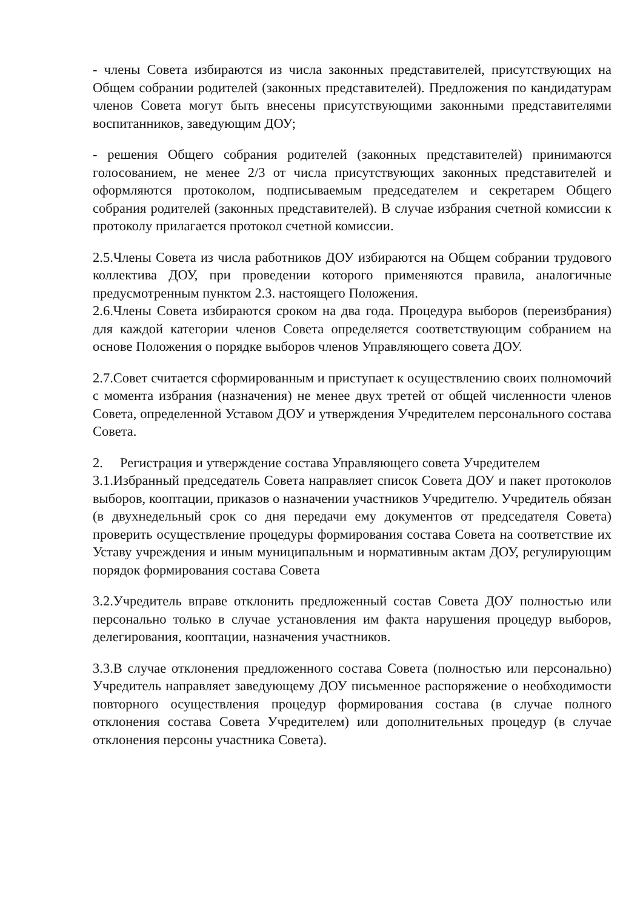- члены Совета избираются из числа законных представителей, присутствующих на Общем собрании родителей (законных представителей). Предложения по кандидатурам членов Совета могут быть внесены присутствующими законными представителями воспитанников, заведующим ДОУ;
- решения Общего собрания родителей (законных представителей) принимаются голосованием, не менее 2/3 от числа присутствующих законных представителей и оформляются протоколом, подписываемым председателем и секретарем Общего собрания родителей (законных представителей). В случае избрания счетной комиссии к протоколу прилагается протокол счетной комиссии.
2.5.Члены Совета из числа работников ДОУ избираются на Общем собрании трудового коллектива ДОУ, при проведении которого применяются правила, аналогичные предусмотренным пунктом 2.3. настоящего Положения.
2.6.Члены Совета избираются сроком на два года. Процедура выборов (переизбрания) для каждой категории членов Совета определяется соответствующим собранием на основе Положения о порядке выборов членов Управляющего совета ДОУ.
2.7.Совет считается сформированным и приступает к осуществлению своих полномочий с момента избрания (назначения) не менее двух третей от общей численности членов Совета, определенной Уставом ДОУ и утверждения Учредителем персонального состава Совета.
2. Регистрация и утверждение состава Управляющего совета Учредителем
3.1.Избранный председатель Совета направляет список Совета ДОУ и пакет протоколов выборов, кооптации, приказов о назначении участников Учредителю. Учредитель обязан (в двухнедельный срок со дня передачи ему документов от председателя Совета) проверить осуществление процедуры формирования состава Совета на соответствие их Уставу учреждения и иным муниципальным и нормативным актам ДОУ, регулирующим порядок формирования состава Совета
3.2.Учредитель вправе отклонить предложенный состав Совета ДОУ полностью или персонально только в случае установления им факта нарушения процедур выборов, делегирования, кооптации, назначения участников.
3.3.В случае отклонения предложенного состава Совета (полностью или персонально) Учредитель направляет заведующему ДОУ письменное распоряжение о необходимости повторного осуществления процедур формирования состава (в случае полного отклонения состава Совета Учредителем) или дополнительных процедур (в случае отклонения персоны участника Совета).